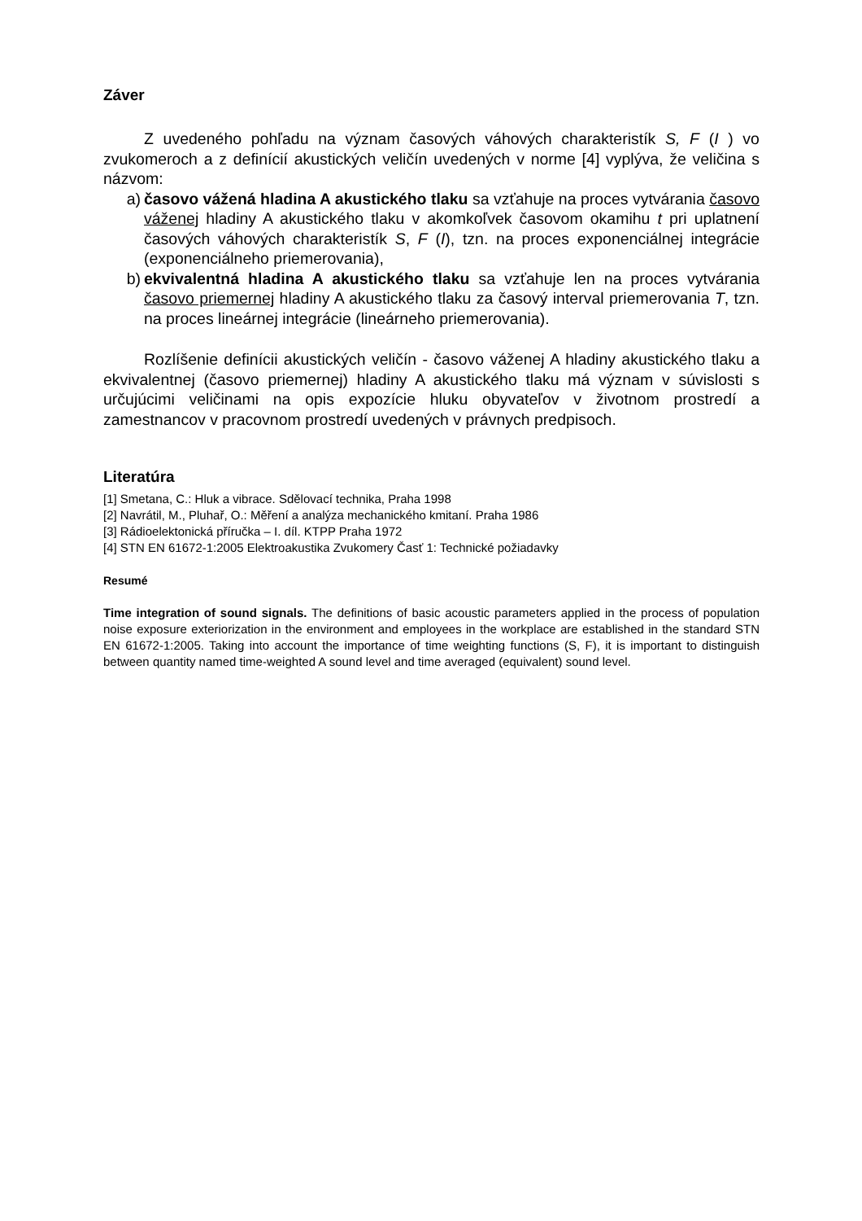Záver
Z uvedeného pohľadu na význam časových váhových charakteristík S, F (I ) vo zvukomeroch a z definícií akustických veličín uvedených v norme [4] vyplýva, že veličina s názvom:
a) časovo vážená hladina A akustického tlaku sa vzťahuje na proces vytvárania časovo váženej hladiny A akustického tlaku v akomkoľvek časovom okamihu t pri uplatnení časových váhových charakteristík S, F (I), tzn. na proces exponenciálnej integrácie (exponenciálneho priemerovania),
b) ekvivalentná hladina A akustického tlaku sa vzťahuje len na proces vytvárania časovo priemernej hladiny A akustického tlaku za časový interval priemerovania T, tzn. na proces lineárnej integrácie (lineárneho priemerovania).
Rozlíšenie definícii akustických veličín - časovo váženej A hladiny akustického tlaku a ekvivalentnej (časovo priemernej) hladiny A akustického tlaku má význam v súvislosti s určujúcimi veličinami na opis expozície hluku obyvateľov v životnom prostredí a zamestnancov v pracovnom prostredí uvedených v právnych predpisoch.
Literatúra
[1] Smetana, C.: Hluk a vibrace. Sdělovací technika, Praha 1998
[2] Navrátil, M., Pluhař, O.: Měření a analýza mechanického kmitaní. Praha 1986
[3] Rádioelektonická příručka – I. díl. KTPP Praha 1972
[4] STN EN 61672-1:2005 Elektroakustika Zvukomery Časť 1: Technické požiadavky
Resumé
Time integration of sound signals. The definitions of basic acoustic parameters applied in the process of population noise exposure exteriorization in the environment and employees in the workplace are established in the standard STN EN 61672-1:2005. Taking into account the importance of time weighting functions (S, F), it is important to distinguish between quantity named time-weighted A sound level and time averaged (equivalent) sound level.